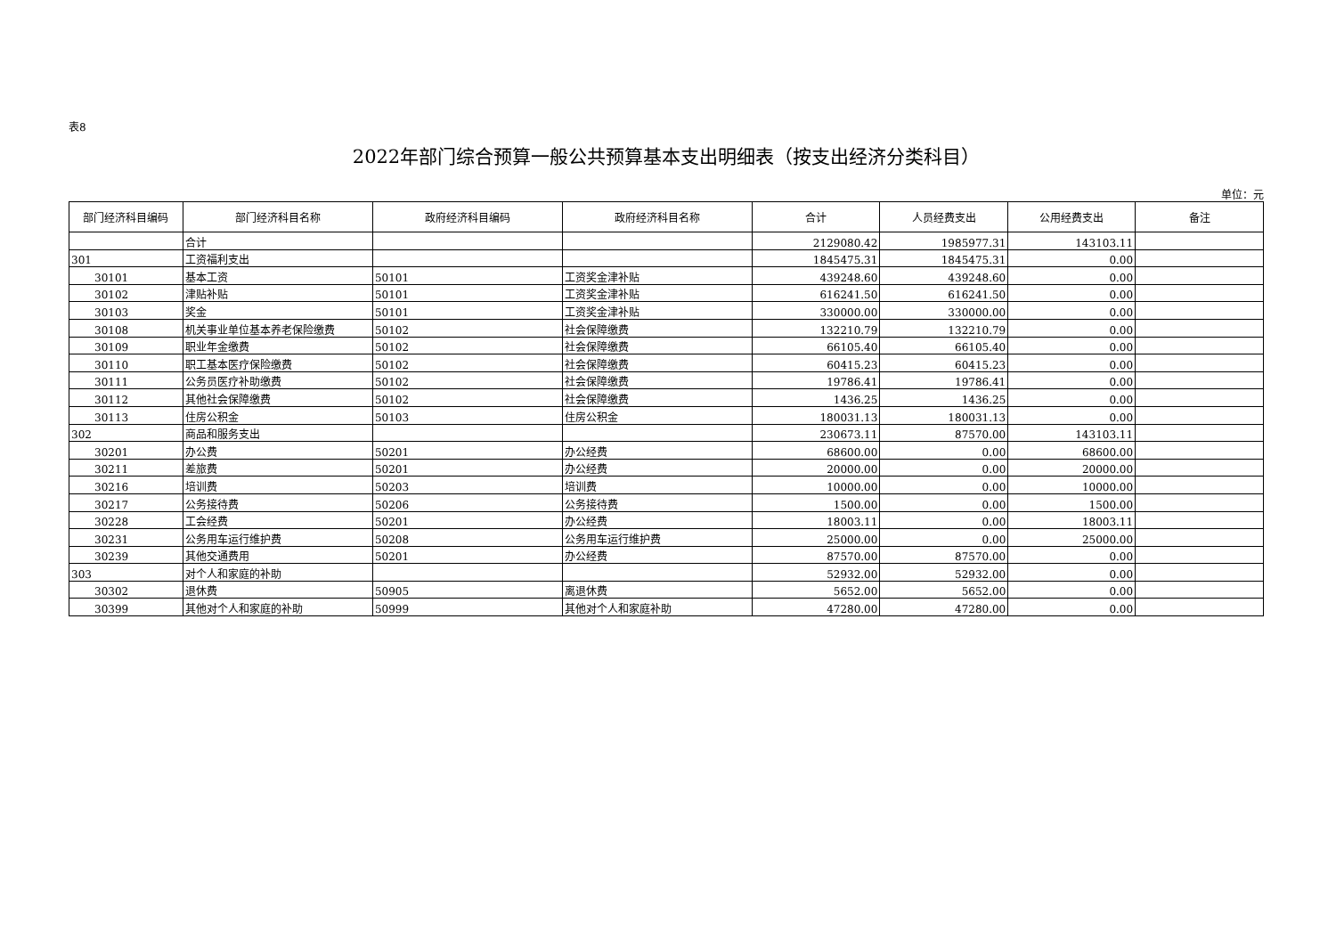表8
2022年部门综合预算一般公共预算基本支出明细表（按支出经济分类科目）
单位：元
| 部门经济科目编码 | 部门经济科目名称 | 政府经济科目编码 | 政府经济科目名称 | 合计 | 人员经费支出 | 公用经费支出 | 备注 |
| --- | --- | --- | --- | --- | --- | --- | --- |
| | 合计 | | | 2129080.42 | 1985977.31 | 143103.11 | |
| 301 | 工资福利支出 | | | 1845475.31 | 1845475.31 | 0.00 | |
| 30101 | 基本工资 | 50101 | 工资奖金津补贴 | 439248.60 | 439248.60 | 0.00 | |
| 30102 | 津贴补贴 | 50101 | 工资奖金津补贴 | 616241.50 | 616241.50 | 0.00 | |
| 30103 | 奖金 | 50101 | 工资奖金津补贴 | 330000.00 | 330000.00 | 0.00 | |
| 30108 | 机关事业单位基本养老保险缴费 | 50102 | 社会保障缴费 | 132210.79 | 132210.79 | 0.00 | |
| 30109 | 职业年金缴费 | 50102 | 社会保障缴费 | 66105.40 | 66105.40 | 0.00 | |
| 30110 | 职工基本医疗保险缴费 | 50102 | 社会保障缴费 | 60415.23 | 60415.23 | 0.00 | |
| 30111 | 公务员医疗补助缴费 | 50102 | 社会保障缴费 | 19786.41 | 19786.41 | 0.00 | |
| 30112 | 其他社会保障缴费 | 50102 | 社会保障缴费 | 1436.25 | 1436.25 | 0.00 | |
| 30113 | 住房公积金 | 50103 | 住房公积金 | 180031.13 | 180031.13 | 0.00 | |
| 302 | 商品和服务支出 | | | 230673.11 | 87570.00 | 143103.11 | |
| 30201 | 办公费 | 50201 | 办公经费 | 68600.00 | 0.00 | 68600.00 | |
| 30211 | 差旅费 | 50201 | 办公经费 | 20000.00 | 0.00 | 20000.00 | |
| 30216 | 培训费 | 50203 | 培训费 | 10000.00 | 0.00 | 10000.00 | |
| 30217 | 公务接待费 | 50206 | 公务接待费 | 1500.00 | 0.00 | 1500.00 | |
| 30228 | 工会经费 | 50201 | 办公经费 | 18003.11 | 0.00 | 18003.11 | |
| 30231 | 公务用车运行维护费 | 50208 | 公务用车运行维护费 | 25000.00 | 0.00 | 25000.00 | |
| 30239 | 其他交通费用 | 50201 | 办公经费 | 87570.00 | 87570.00 | 0.00 | |
| 303 | 对个人和家庭的补助 | | | 52932.00 | 52932.00 | 0.00 | |
| 30302 | 退休费 | 50905 | 离退休费 | 5652.00 | 5652.00 | 0.00 | |
| 30399 | 其他对个人和家庭的补助 | 50999 | 其他对个人和家庭补助 | 47280.00 | 47280.00 | 0.00 | |